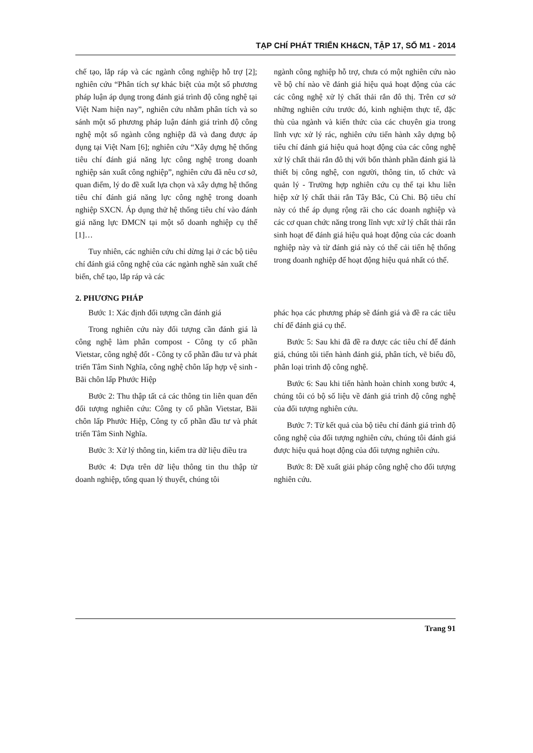TẠP CHÍ PHÁT TRIỂN KH&CN, TẬP 17, SỐ M1 - 2014
chế tạo, lắp ráp và các ngành công nghiệp hỗ trợ [2]; nghiên cứu “Phân tích sự khác biệt của một số phương pháp luận áp dụng trong đánh giá trình độ công nghệ tại Việt Nam hiện nay”, nghiên cứu nhằm phân tích và so sánh một số phương pháp luận đánh giá trình độ công nghệ một số ngành công nghiệp đã và đang được áp dụng tại Việt Nam [6]; nghiên cứu “Xây dựng hệ thống tiêu chí đánh giá năng lực công nghệ trong doanh nghiệp sản xuất công nghiệp”, nghiên cứu đã nêu cơ sở, quan điểm, lý do đề xuất lựa chọn và xây dựng hệ thống tiêu chí đánh giá năng lực công nghệ trong doanh nghiệp SXCN. Áp dụng thử hệ thống tiêu chí vào đánh giá năng lực ĐMCN tại một số doanh nghiệp cụ thể [1]…
Tuy nhiên, các nghiên cứu chỉ dừng lại ở các bộ tiêu chí đánh giá công nghệ của các ngành nghề sản xuất chế biến, chế tạo, lắp ráp và các
ngành công nghiệp hỗ trợ, chưa có một nghiên cứu nào về bộ chí nào về đánh giá hiệu quả hoạt động của các các công nghệ xử lý chất thải rắn đô thị. Trên cơ sở những nghiên cứu trước đó, kinh nghiệm thực tế, đặc thù của ngành và kiến thức của các chuyên gia trong lĩnh vực xử lý rác, nghiên cứu tiến hành xây dựng bộ tiêu chí đánh giá hiệu quả hoạt động của các công nghệ xử lý chất thải rắn đô thị với bốn thành phần đánh giá là thiết bị công nghệ, con người, thông tin, tổ chức và quản lý - Trường hợp nghiên cứu cụ thể tại khu liên hiệp xử lý chất thải rắn Tây Bắc, Củ Chi. Bộ tiêu chí này có thể áp dụng rộng rãi cho các doanh nghiệp và các cơ quan chức năng trong lĩnh vực xử lý chất thải rắn sinh hoạt để đánh giá hiệu quả hoạt động của các doanh nghiệp này và từ đánh giá này có thể cải tiến hệ thống trong doanh nghiệp để hoạt động hiệu quả nhất có thể.
2. PHƯƠNG PHÁP
Bước 1: Xác định đối tượng cần đánh giá
Trong nghiên cứu này đối tượng cần đánh giá là công nghệ làm phân compost - Công ty cổ phần Vietstar, công nghệ đốt - Công ty cổ phần đầu tư và phát triển Tâm Sinh Nghĩa, công nghệ chôn lấp hợp vệ sinh - Bãi chôn lấp Phước Hiệp
Bước 2: Thu thập tất cả các thông tin liên quan đến đối tượng nghiên cứu: Công ty cổ phần Vietstar, Bãi chôn lấp Phước Hiệp, Công ty cổ phần đầu tư và phát triển Tâm Sinh Nghĩa.
Bước 3: Xử lý thông tin, kiểm tra dữ liệu điều tra
Bước 4: Dựa trên dữ liệu thông tin thu thập từ doanh nghiệp, tổng quan lý thuyết, chúng tôi
phác họa các phương pháp sẽ đánh giá và đề ra các tiêu chí để đánh giá cụ thể.
Bước 5: Sau khi đã đề ra được các tiêu chí để đánh giá, chúng tôi tiến hành đánh giá, phân tích, vẽ biểu đồ, phân loại trình độ công nghệ.
Bước 6: Sau khi tiến hành hoàn chỉnh xong bước 4, chúng tôi có bộ số liệu về đánh giá trình độ công nghệ của đối tượng nghiên cứu.
Bước 7: Từ kết quả của bộ tiêu chí đánh giá trình độ công nghệ của đối tượng nghiên cứu, chúng tôi đánh giá được hiệu quả hoạt động của đối tượng nghiên cứu.
Bước 8: Đề xuất giải pháp công nghệ cho đối tượng nghiên cứu.
Trang 91